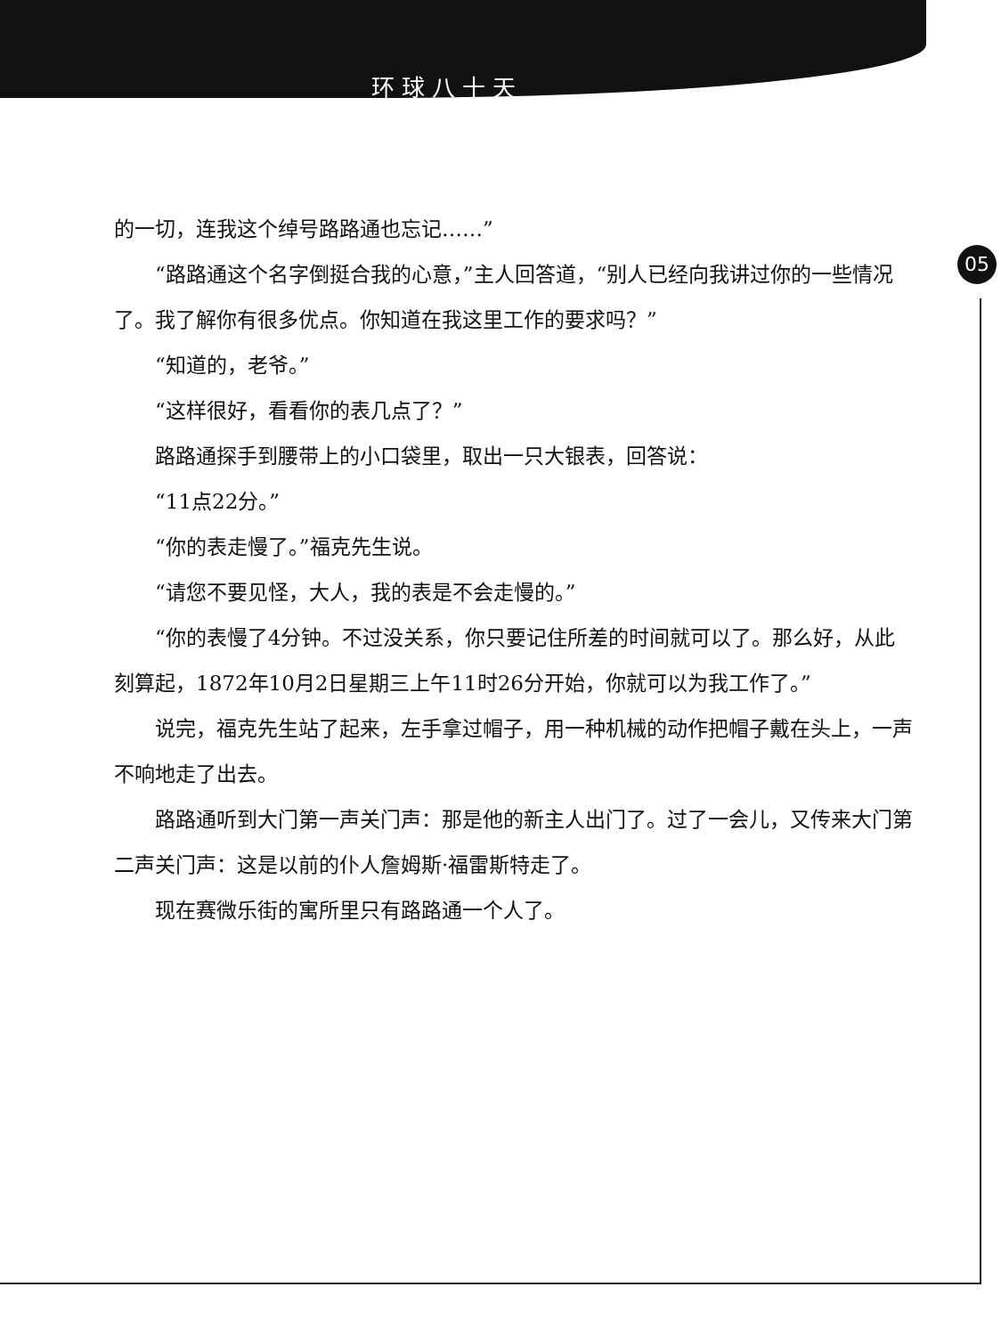环球八十天
05
的一切，连我这个绰号路路通也忘记……”
“路路通这个名字倒挺合我的心意，”主人回答道，“别人已经向我讲过你的一些情况了。我了解你有很多优点。你知道在我这里工作的要求吗？”
“知道的，老爷。”
“这样很好，看看你的表几点了？”
路路通探手到腰带上的小口袋里，取出一只大银表，回答说：
“11点22分。”
“你的表走慢了。”福克先生说。
“请您不要见怪，大人，我的表是不会走慢的。”
“你的表慢了4分钟。不过没关系，你只要记住所差的时间就可以了。那么好，从此刻算起，1872年10月2日星期三上午11时26分开始，你就可以为我工作了。”
说完，福克先生站了起来，左手拿过帽子，用一种机械的动作把帽子戴在头上，一声不响地走了出去。
路路通听到大门第一声关门声：那是他的新主人出门了。过了一会儿，又传来大门第二声关门声：这是以前的仆人詹姆斯·福雷斯特走了。
现在赛微乐街的寓所里只有路路通一个人了。